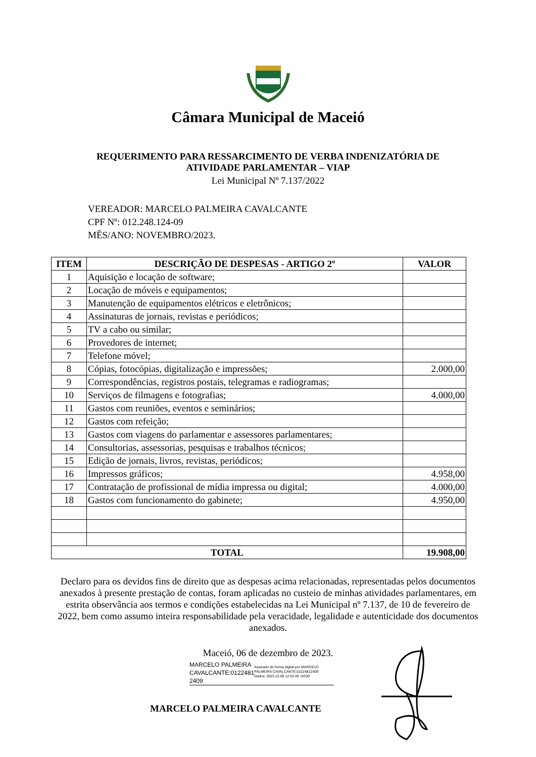Câmara Municipal de Maceió
REQUERIMENTO PARA RESSARCIMENTO DE VERBA INDENIZATÓRIA DE
ATIVIDADE PARLAMENTAR – VIAP
Lei Municipal Nº 7.137/2022
VEREADOR: MARCELO PALMEIRA CAVALCANTE
CPF Nº: 012.248.124-09
MÊS/ANO: NOVEMBRO/2023.
| ITEM | DESCRIÇÃO DE DESPESAS - ARTIGO 2º | VALOR |
| --- | --- | --- |
| 1 | Aquisição e locação de software; | |
| 2 | Locação de móveis e equipamentos; | |
| 3 | Manutenção de equipamentos elétricos e eletrônicos; | |
| 4 | Assinaturas de jornais, revistas e periódicos; | |
| 5 | TV a cabo ou similar; | |
| 6 | Provedores de internet; | |
| 7 | Telefone móvel; | |
| 8 | Cópias, fotocópias, digitalização e impressões; | 2.000,00 |
| 9 | Correspondências, registros postais, telegramas e radiogramas; | |
| 10 | Serviços de filmagens e fotografias; | 4.000,00 |
| 11 | Gastos com reuniões, eventos e seminários; | |
| 12 | Gastos com refeição; | |
| 13 | Gastos com viagens do parlamentar e assessores parlamentares; | |
| 14 | Consultorias, assessorias, pesquisas e trabalhos técnicos; | |
| 15 | Edição de jornais, livros, revistas, periódicos; | |
| 16 | Impressos gráficos; | 4.958,00 |
| 17 | Contratação de profissional de mídia impressa ou digital; | 4.000,00 |
| 18 | Gastos com funcionamento do gabinete; | 4.950,00 |
| TOTAL | | 19.908,00 |
Declaro para os devidos fins de direito que as despesas acima relacionadas, representadas pelos documentos anexados à presente prestação de contas, foram aplicadas no custeio de minhas atividades parlamentares, em estrita observância aos termos e condições estabelecidas na Lei Municipal nº 7.137, de 10 de fevereiro de 2022, bem como assumo inteira responsabilidade pela veracidade, legalidade e autenticidade dos documentos anexados.
Maceió, 06 de dezembro de 2023.
MARCELO PALMEIRA CAVALCANTE:0122481 2409
Assinado de forma digital por MARCELO PALMEIRA CAVALCANTE:01224812409
Dados: 2023.12.06 12:52:49 -03'00'
MARCELO PALMEIRA CAVALCANTE